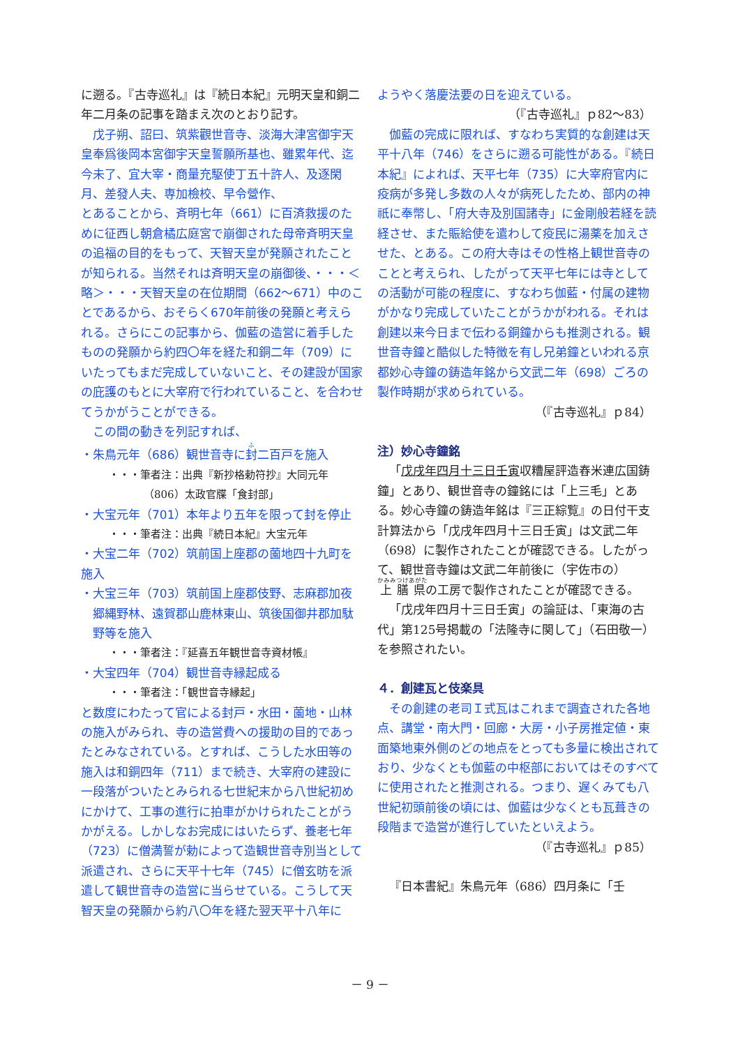に遡る。『古寺巡礼』は『続日本紀』元明天皇和銅二年二月条の記事を踏まえ次のとおり記す。
戊子朔、詔曰、筑紫觀世音寺、淡海大津宮御宇天皇奉爲後岡本宮御宇天皇誓願所基也、雖累年代、迄今未了、宜大宰・商量充駆使丁五十許人、及逐閑月、差發人夫、専加檢校、早令營作、
とあることから、斉明七年（661）に百済救援のために征西し朝倉橘広庭宮で崩御された母帝斉明天皇の追福の目的をもって、天智天皇が発願されたことが知られる。当然それは斉明天皇の崩御後、・・・＜略＞・・・天智天皇の在位期間（662～671）中のことであるから、おそらく670年前後の発願と考えられる。さらにこの記事から、伽藍の造営に着手したものの発願から約四〇年を経た和銅二年（709）にいたってもまだ完成していないこと、その建設が国家の庇護のもとに大宰府で行われていること、を合わせてうかがうことができる。
この間の動きを列記すれば、
・朱鳥元年（686）観世音寺に封二百戸を施入
・・・筆者注：出典『新抄格勅符抄』大同元年
（806）太政官牒「食封部」
・大宝元年（701）本年より五年を限って封を停止
・・・筆者注：出典『続日本紀』大宝元年
・大宝二年（702）筑前国上座郡の薗地四十九町を施入
・大宝三年（703）筑前国上座郡伎野、志麻郡加夜郷縄野林、遠賀郡山鹿林東山、筑後国御井郡加駄野等を施入
・・・筆者注：『延喜五年観世音寺資材帳』
・大宝四年（704）観世音寺縁起成る
・・・筆者注：「観世音寺縁起」
と数度にわたって官による封戸・水田・薗地・山林の施入がみられ、寺の造営費への援助の目的であったとみなされている。とすれば、こうした水田等の施入は和銅四年（711）まで続き、大宰府の建設に一段落がついたとみられる七世紀末から八世紀初めにかけて、工事の進行に拍車がかけられたことがうかがえる。しかしなお完成にはいたらず、養老七年（723）に僧満誓が勅によって造観世音寺別当として派遣され、さらに天平十七年（745）に僧玄昉を派遣して観世音寺の造営に当らせている。こうして天智天皇の発願から約八〇年を経た翌天平十八年に
ようやく落慶法要の日を迎えている。
（『古寺巡礼』ｐ82～83）
伽藍の完成に限れば、すなわち実質的な創建は天平十八年（746）をさらに遡る可能性がある。『続日本紀』によれば、天平七年（735）に大宰府官内に疫病が多発し多数の人々が病死したため、部内の神祇に奉幣し、「府大寺及別国諸寺」に金剛般若経を読経させ、また賑給使を遣わして疫民に湯薬を加えさせた、とある。この府大寺はその性格上観世音寺のことと考えられ、したがって天平七年には寺としての活動が可能の程度に、すなわち伽藍・付属の建物がかなり完成していたことがうかがわれる。それは創建以来今日まで伝わる銅鐘からも推測される。観世音寺鐘と酷似した特徴を有し兄弟鐘といわれる京都妙心寺鐘の鋳造年銘から文武二年（698）ごろの製作時期が求められている。
（『古寺巡礼』ｐ84）
注）妙心寺鐘銘
「戊戌年四月十三日壬寅収糟屋評造舂米連広国鋳鐘」とあり、観世音寺の鐘銘には「上三毛」とある。妙心寺鐘の鋳造年銘は『三正綜覧』の日付干支計算法から「戊戌年四月十三日壬寅」は文武二年（698）に製作されたことが確認できる。したがって、観世音寺鐘は文武二年前後に（宇佐市の）上膳県の工房で製作されたことが確認できる。
「戊戌年四月十三日壬寅」の論証は、「東海の古代」第125号掲載の「法隆寺に関して」（石田敬一）を参照されたい。
４．創建瓦と伎楽具
その創建の老司Ｉ式瓦はこれまで調査された各地点、講堂・南大門・回廊・大房・小子房推定値・東面築地東外側のどの地点をとっても多量に検出されており、少なくとも伽藍の中枢部においてはそのすべてに使用されたと推測される。つまり、遅くみても八世紀初頭前後の頃には、伽藍は少なくとも瓦葺きの段階まで造営が進行していたといえよう。
（『古寺巡礼』ｐ85）
『日本書紀』朱鳥元年（686）四月条に「壬
－ 9 －